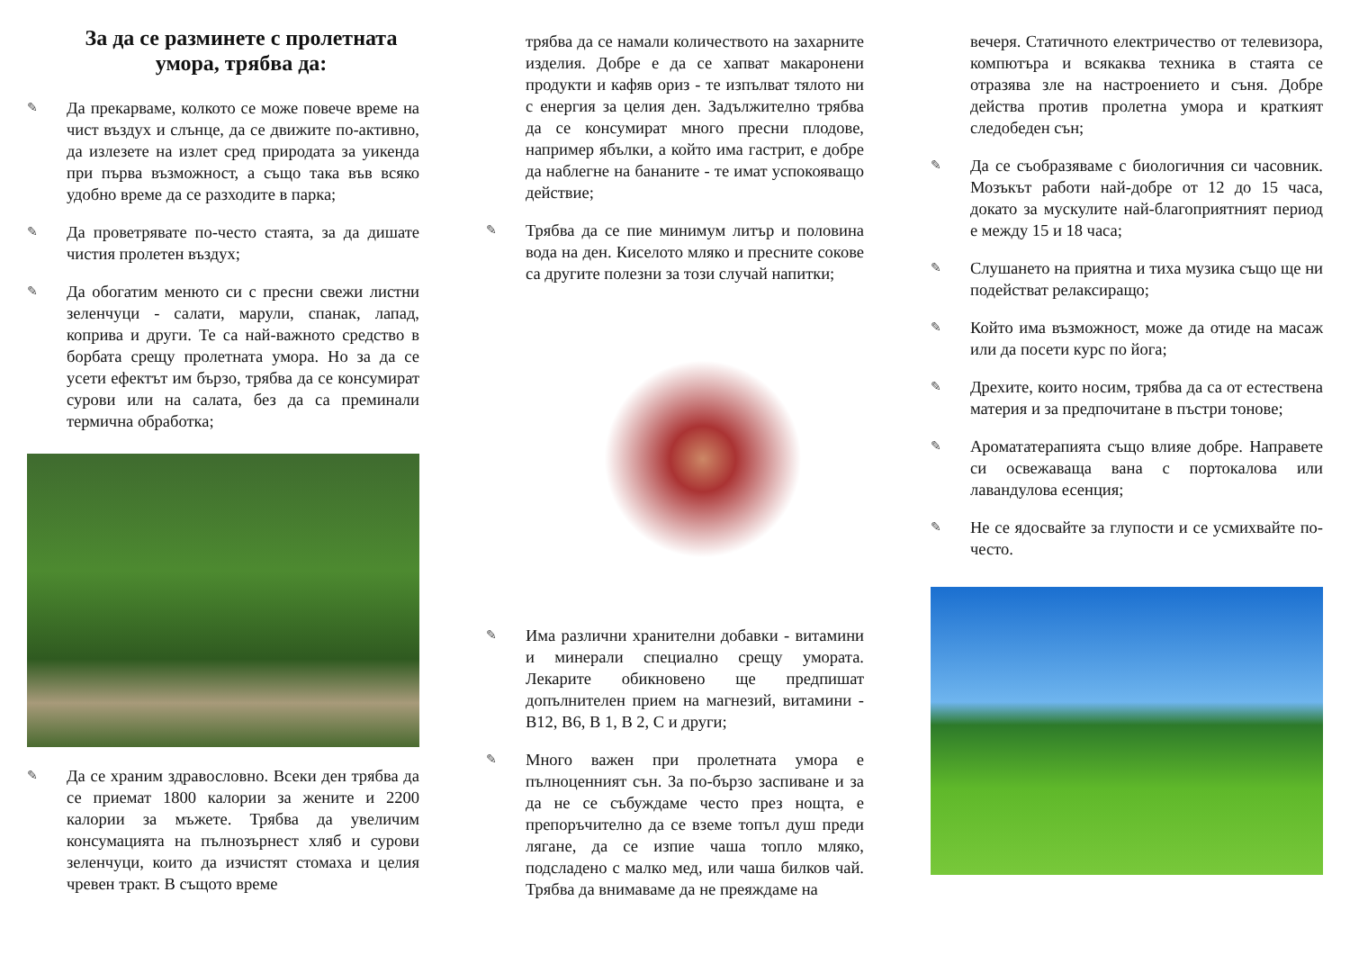За да се разминете с пролетната умора, трябва да:
✎ Да прекарваме, колкото се може повече време на чист въздух и слънце, да се движите по-активно, да излезете на излет сред природата за уикенда при първа възможност, а също така във всяко удобно време да се разходите в парка;
✎ Да проветрявате по-често стаята, за да дишате чистия пролетен въздух;
✎ Да обогатим менюто си с пресни свежи листни зеленчуци - салати, марули, спанак, лапад, коприва и други. Те са най-важното средство в борбата срещу пролетната умора. Но за да се усети ефектът им бързо, трябва да се консумират сурови или на салата, без да са преминали термична обработка;
✎ Да се храним здравословно. Всеки ден трябва да се приемат 1800 калории за жените и 2200 калории за мъжете. Трябва да увеличим консумацията на пълнозърнест хляб и сурови зеленчуци, които да изчистят стомаха и целия чревен тракт. В същото време
трябва да се намали количеството на захарните изделия. Добре е да се хапват макаронени продукти и кафяв ориз - те изпълват тялото ни с енергия за целия ден. Задължително трябва да се консумират много пресни плодове, например ябълки, а който има гастрит, е добре да наблегне на бананите - те имат успокояващо действие;
✎ Трябва да се пие минимум литър и половина вода на ден. Киселото мляко и пресните сокове са другите полезни за този случай напитки;
✎ Има различни хранителни добавки - витамини и минерали специално срещу умората. Лекарите обикновено ще предпишат допълнителен прием на магнезий, витамини - B12, B6, B 1, B 2, C и други;
✎ Много важен при пролетната умора е пълноценният сън. За по-бързо заспиване и за да не се събуждаме често през нощта, е препоръчително да се вземе топъл душ преди лягане, да се изпие чаша топло мляко, подсладено с малко мед, или чаша билков чай. Трябва да внимаваме да не преяждаме на
вечеря. Статичното електричество от телевизора, компютъра и всякаква техника в стаята се отразява зле на настроението и съня. Добре действа против пролетна умора и краткият следобеден сън;
✎ Да се съобразяваме с биологичния си часовник. Мозъкът работи най-добре от 12 до 15 часа, докато за мускулите най-благоприятният период е между 15 и 18 часа;
✎ Слушането на приятна и тиха музика също ще ни подействат релаксиращо;
✎ Който има възможност, може да отиде на масаж или да посети курс по йога;
✎ Дрехите, които носим, трябва да са от естествена материя и за предпочитане в пъстри тонове;
✎ Аромататерапията също влияе добре. Направете си освежаваща вана с портокалова или лавандулова есенция;
✎ Не се ядосвайте за глупости и се усмихвайте по-често.